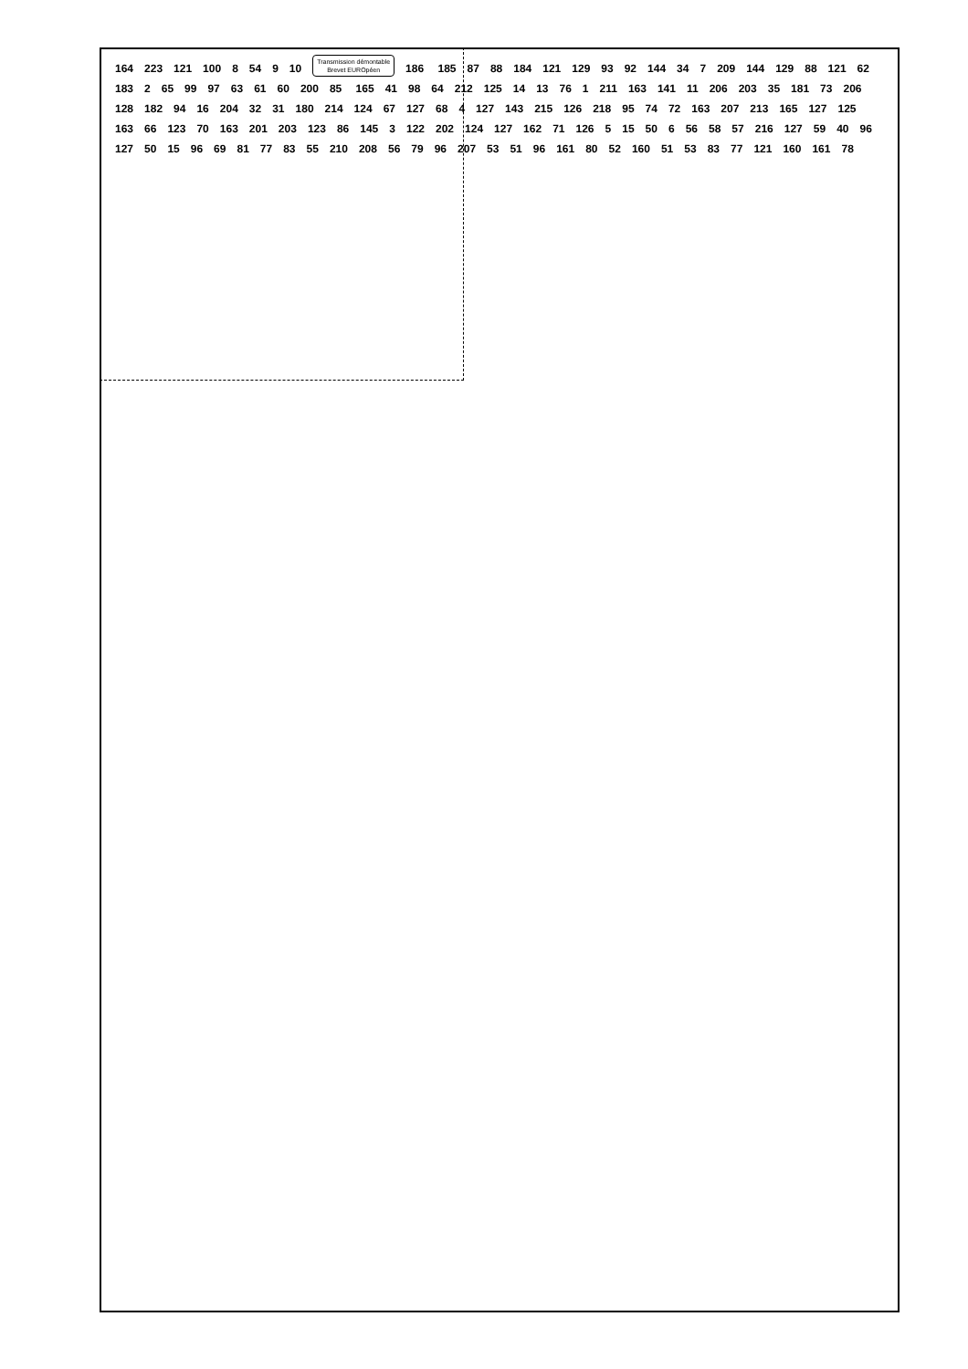164 223 121 100 8 54 9 10 Transmission démontable
Brevet EUROpéen 186 185 87 88 184 121 129 93 92 144 34 7 209 144 129 88 121 62 183 2 65 99 97 63 61 60 200 85 165 41 98 64 212 125 14 13 76 1 211 163 141 11 206 203 35 181 73 206 128 182 94 16 204 32 31 180 214 124 67 127 68 4 127 143 215 126 218 95 74 72 163 207 213 165 127 125 163 66 123 70 163 201 203 123 86 145 3 122 202 124 127 162 71 126 5 15 50 6 56 58 57 216 127 59 40 96 127 50 15 96 69 81 77 83 55 210 208 56 79 96 207 53 51 96 161 80 52 160 51 53 83 77 121 160 161 78